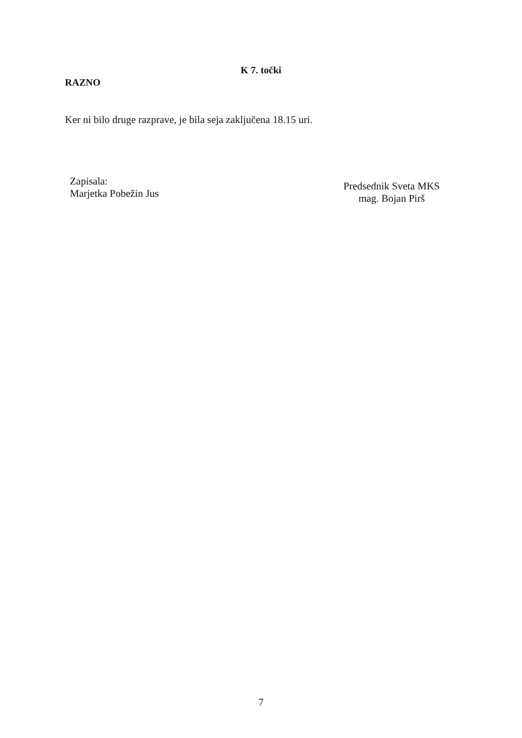K 7. točki
RAZNO
Ker ni bilo druge razprave, je bila seja zaključena 18.15 uri.
Zapisala:
Marjetka Pobežin Jus
Predsednik Sveta MKS
mag. Bojan Pirš
7